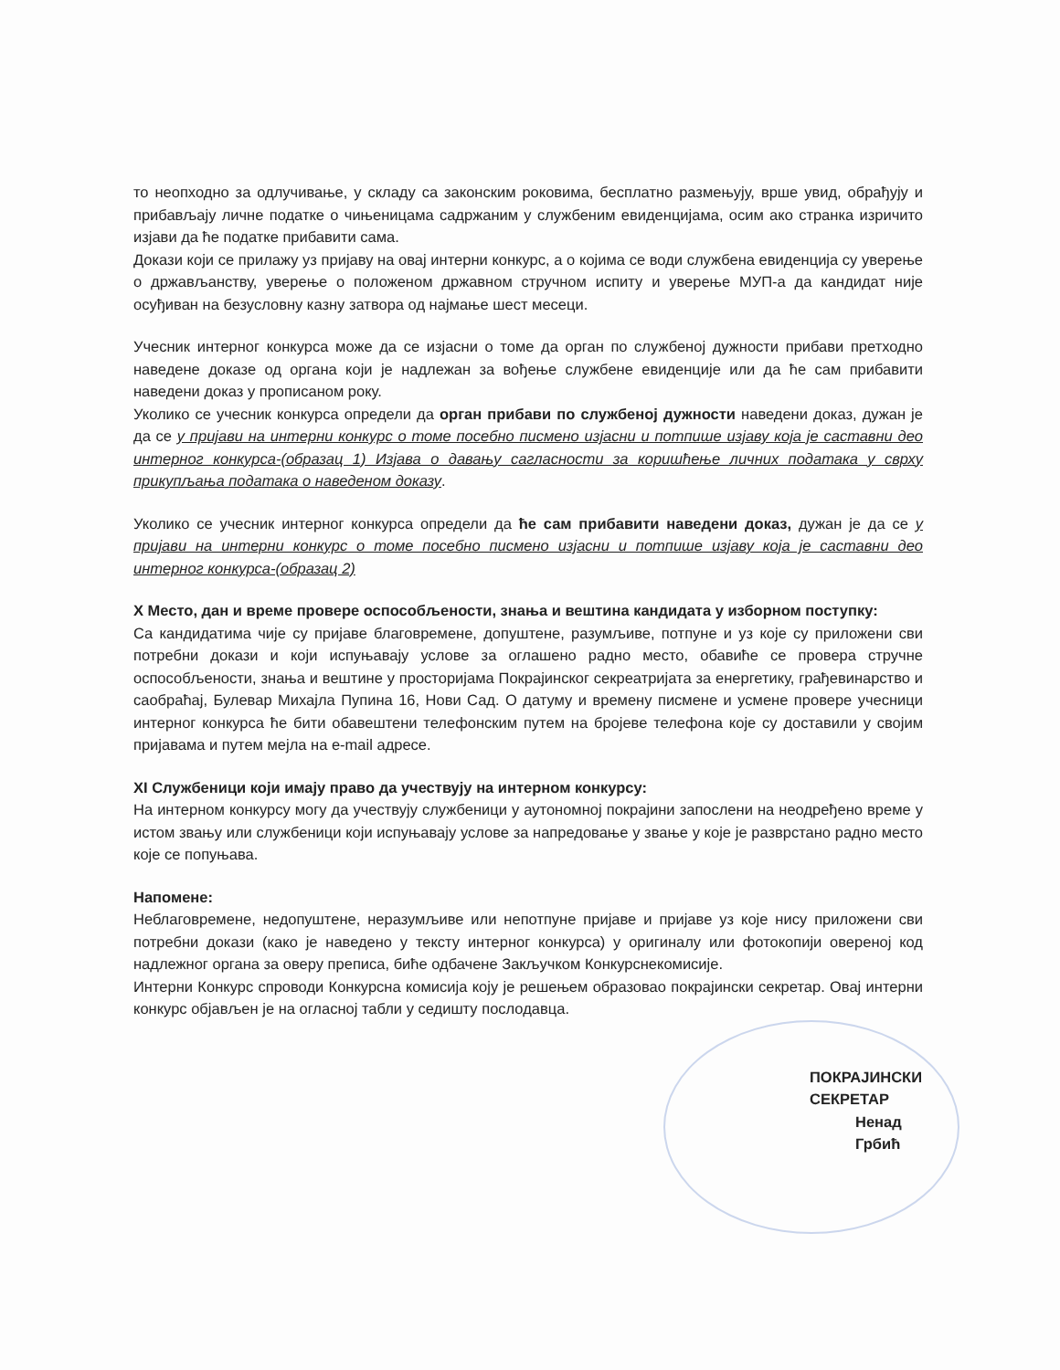то неопходно за одлучивање, у складу са законским роковима, бесплатно размењују, врше увид, обрађују и прибављају личне податке о чињеницама садржаним у службеним евиденцијама, осим ако странка изричито изјави да ће податке прибавити сама.
Докази који се прилажу уз пријаву на овај интерни конкурс, а о којима се води службена евиденција су уверење о држављанству, уверење о положеном државном стручном испиту и уверење МУП-а да кандидат није осуђиван на безусловну казну затвора од најмање шест месеци.
Учесник интерног конкурса може да се изјасни о томе да орган по службеној дужности прибави претходно наведене доказе од органа који је надлежан за вођење службене евиденције или да ће сам прибавити наведени доказ у прописаном року.
Уколико се учесник конкурса определи да орган прибави по службеној дужности наведени доказ, дужан је да се у пријави на интерни конкурс о томе посебно писмено изјасни и потпише изјаву која је саставни део интерног конкурса-(образац 1) Изјава о давању сагласности за коришћење личних података у сврху прикупљања података о наведеном доказу.
Уколико се учесник интерног конкурса определи да ће сам прибавити наведени доказ, дужан је да се у пријави на интерни конкурс о томе посебно писмено изјасни и потпише изјаву која је саставни део интерног конкурса-(образац 2)
X Место, дан и време провере оспособљености, знања и вештина кандидата у изборном поступку:
Са кандидатима чије су пријаве благовремене, допуштене, разумљиве, потпуне и уз које су приложени сви потребни докази и који испуњавају услове за оглашено радно место, обавиће се провера стручне оспособљености, знања и вештине у просторијама Покрајинског секреатријата за енергетику, грађевинарство и саобраћај, Булевар Михајла Пупина 16, Нови Сад. О датуму и времену писмене и усмене провере учесници интерног конкурса ће бити обавештени телефонским путем на бројеве телефона које су доставили у својим пријавама и путем мејла на e-mail адресе.
XI Службеници који имају право да учествују на интерном конкурсу:
На интерном конкурсу могу да учествују службеници у аутономној покрајини запослени на неодређено време у истом звању или службеници који испуњавају услове за напредовање у звање у које је разврстано радно место које се попуњава.
Напомене:
Неблаговремене, недопуштене, неразумљиве или непотпуне пријаве и пријаве уз које нису приложени сви потребни докази (како је наведено у тексту интерног конкурса) у оригиналу или фотокопији овереној код надлежног органа за оверу преписа, биће одбачене Закључком Конкурснекомисије.
Интерни Конкурс спроводи Конкурсна комисија коју је решењем образовао покрајински секретар. Овај интерни конкурс објављен је на огласној табли у седишту послодавца.
ПОКРАЈИНСКИ СЕКРЕТАР
Ненад Грбић